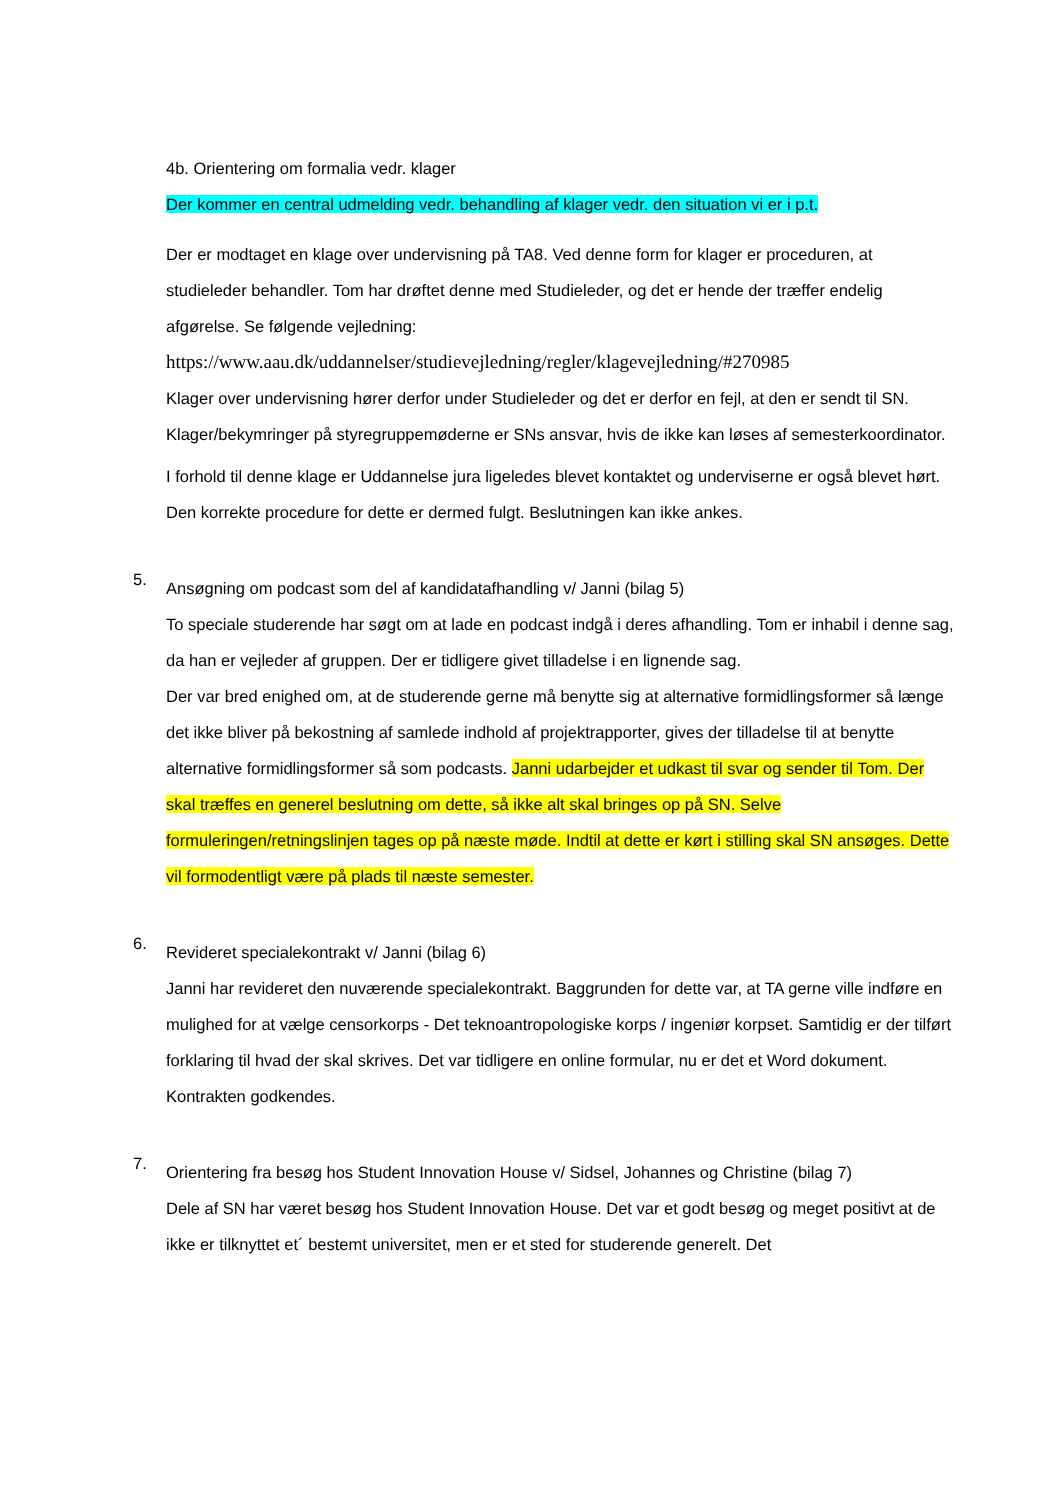4b. Orientering om formalia vedr. klager
Der kommer en central udmelding vedr. behandling af klager vedr. den situation vi er i p.t.
Der er modtaget en klage over undervisning på TA8. Ved denne form for klager er proceduren, at studieleder behandler. Tom har drøftet denne med Studieleder, og det er hende der træffer endelig afgørelse. Se følgende vejledning:
https://www.aau.dk/uddannelser/studievejledning/regler/klagevejledning/#270985
Klager over undervisning hører derfor under Studieleder og det er derfor en fejl, at den er sendt til SN. Klager/bekymringer på styregruppemøderne er SNs ansvar, hvis de ikke kan løses af semesterkoordinator.
I forhold til denne klage er Uddannelse jura ligeledes blevet kontaktet og underviserne er også blevet hørt. Den korrekte procedure for dette er dermed fulgt. Beslutningen kan ikke ankes.
5.
Ansøgning om podcast som del af kandidatafhandling v/ Janni (bilag 5)
To speciale studerende har søgt om at lade en podcast indgå i deres afhandling. Tom er inhabil i denne sag, da han er vejleder af gruppen. Der er tidligere givet tilladelse i en lignende sag.
Der var bred enighed om, at de studerende gerne må benytte sig at alternative formidlingsformer så længe det ikke bliver på bekostning af samlede indhold af projektrapporter, gives der tilladelse til at benytte alternative formidlingsformer så som podcasts. Janni udarbejder et udkast til svar og sender til Tom. Der skal træffes en generel beslutning om dette, så ikke alt skal bringes op på SN. Selve formuleringen/retningslinjen tages op på næste møde. Indtil at dette er kørt i stilling skal SN ansøges. Dette vil formodentligt være på plads til næste semester.
6.
Revideret specialekontrakt v/ Janni (bilag 6)
Janni har revideret den nuværende specialekontrakt. Baggrunden for dette var, at TA gerne ville indføre en mulighed for at vælge censorkorps - Det teknoantropologiske korps / ingeniør korpset. Samtidig er der tilført forklaring til hvad der skal skrives. Det var tidligere en online formular, nu er det et Word dokument.
Kontrakten godkendes.
7.
Orientering fra besøg hos Student Innovation House v/ Sidsel, Johannes og Christine (bilag 7)
Dele af SN har været besøg hos Student Innovation House. Det var et godt besøg og meget positivt at de ikke er tilknyttet et´ bestemt universitet, men er et sted for studerende generelt. Det